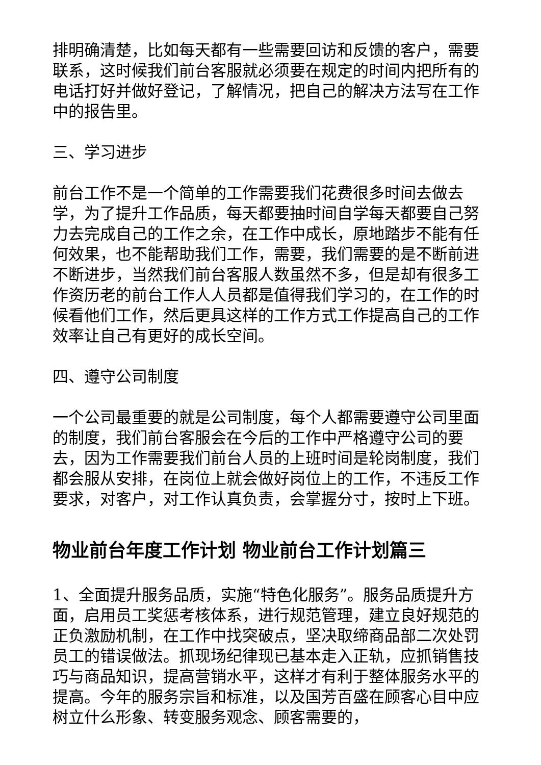排明确清楚，比如每天都有一些需要回访和反馈的客户，需要联系，这时候我们前台客服就必须要在规定的时间内把所有的电话打好并做好登记，了解情况，把自己的解决方法写在工作中的报告里。
三、学习进步
前台工作不是一个简单的工作需要我们花费很多时间去做去学，为了提升工作品质，每天都要抽时间自学每天都要自己努力去完成自己的工作之余，在工作中成长，原地踏步不能有任何效果，也不能帮助我们工作，需要，我们需要的是不断前进不断进步，当然我们前台客服人数虽然不多，但是却有很多工作资历老的前台工作人人员都是值得我们学习的，在工作的时候看他们工作，然后更具这样的工作方式工作提高自己的工作效率让自己有更好的成长空间。
四、遵守公司制度
一个公司最重要的就是公司制度，每个人都需要遵守公司里面的制度，我们前台客服会在今后的工作中严格遵守公司的要去，因为工作需要我们前台人员的上班时间是轮岗制度，我们都会服从安排，在岗位上就会做好岗位上的工作，不违反工作要求，对客户，对工作认真负责，会掌握分寸，按时上下班。
物业前台年度工作计划 物业前台工作计划篇三
1、全面提升服务品质，实施“特色化服务”。服务品质提升方面，启用员工奖惩考核体系，进行规范管理，建立良好规范的正负激励机制，在工作中找突破点，坚决取缔商品部二次处罚员工的错误做法。抓现场纪律现已基本走入正轨，应抓销售技巧与商品知识，提高营销水平，这样才有利于整体服务水平的提高。今年的服务宗旨和标准，以及国芳百盛在顾客心目中应树立什么形象、转变服务观念、顾客需要的，